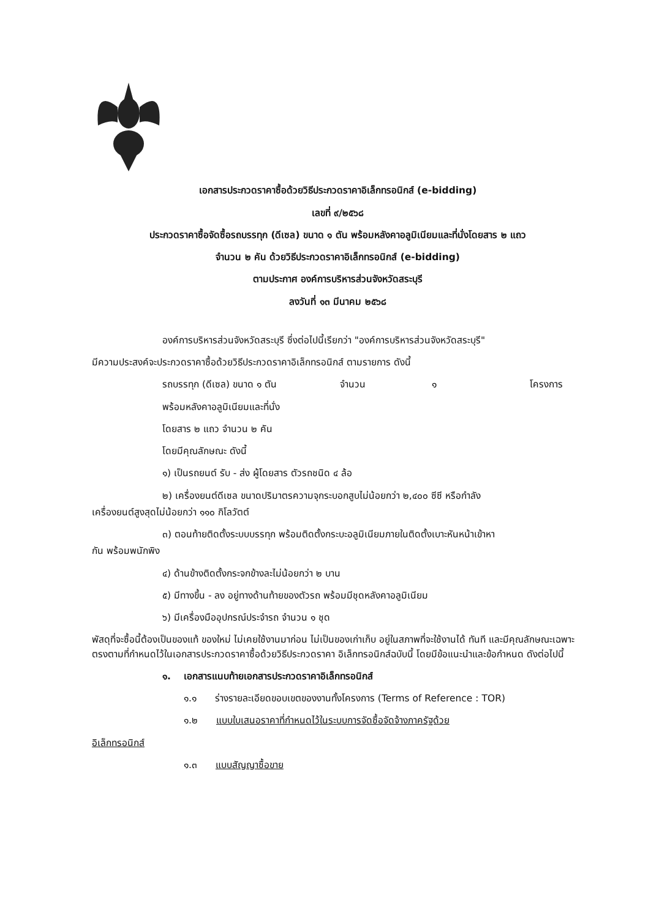เอกสารประกวดราคาซื้อด้วยวิธีประกวดราคาอิเล็กทรอนิกส์ (e-bidding)
เลขที่ ๙/๒๕๖๘
ประกวดราคาซื้อจัดซื้อรถบรรทุก (ดีเซล) ขนาด ๑ ตัน พร้อมหลังคาอลูมิเนียมและที่นั่งโดยสาร ๒ แถว
จำนวน ๒ คัน ด้วยวิธีประกวดราคาอิเล็กทรอนิกส์ (e-bidding)
ตามประกาศ องค์การบริหารส่วนจังหวัดสระบุรี
ลงวันที่ ๑๓ มีนาคม ๒๕๖๘
องค์การบริหารส่วนจังหวัดสระบุรี ซึ่งต่อไปนี้เรียกว่า "องค์การบริหารส่วนจังหวัดสระบุรี"
มีความประสงค์จะประกวดราคาซื้อด้วยวิธีประกวดราคาอิเล็กทรอนิกส์ ตามรายการ ดังนี้
รถบรรทุก (ดีเซล) ขนาด ๑ ตัน จำนวน ๑ โครงการ
พร้อมหลังคาอลูมิเนียมและที่นั่ง
โดยสาร ๒ แถว จำนวน ๒ คัน
โดยมีคุณลักษณะ ดังนี้
๑) เป็นรถยนต์ รับ - ส่ง ผู้โดยสาร ตัวรถชนิด ๔ ล้อ
๒) เครื่องยนต์ดีเซล ขนาดปริมาตรความจุกระบอกสูบไม่น้อยกว่า ๒,๔๐๐ ซีซี หรือกำลัง
เครื่องยนต์สูงสุดไม่น้อยกว่า ๑๑๐ กิโลวัตต์
๓) ตอนท้ายติดตั้งระบบบรรทุก พร้อมติดตั้งกระบะอลูมิเนียมภายในติดตั้งเบาะหันหน้าเข้าหา
กัน พร้อมพนักพิง
๔) ด้านข้างติดตั้งกระจกข้างละไม่น้อยกว่า ๒ บาน
๕) มีทางขึ้น - ลง อยู่ทางด้านท้ายของตัวรถ พร้อมมีชุดหลังคาอลูมิเนียม
๖) มีเครื่องมืออุปกรณ์ประจำรถ จำนวน ๑ ชุด
พัสดุที่จะซื้อนี้ต้องเป็นของแท้ ของใหม่ ไม่เคยใช้งานมาก่อน ไม่เป็นของเก่าเก็บ อยู่ในสภาพที่จะใช้งานได้ ทันที และมีคุณลักษณะเฉพาะตรงตามที่กำหนดไว้ในเอกสารประกวดราคาซื้อด้วยวิธีประกวดราคา อิเล็กทรอนิกส์ฉบับนี้ โดยมีข้อแนะนำและข้อกำหนด ดังต่อไปนี้
๑. เอกสารแนบท้ายเอกสารประกวดราคาอิเล็กทรอนิกส์
๑.๑ ร่างรายละเอียดขอบเขตของงานทั้งโครงการ (Terms of Reference : TOR)
๑.๒ แบบใบเสนอราคาที่กำหนดไว้ในระบบการจัดซื้อจัดจ้างภาครัฐด้วย
อิเล็กทรอนิกส์
๑.๓ แบบสัญญาซื้อขาย